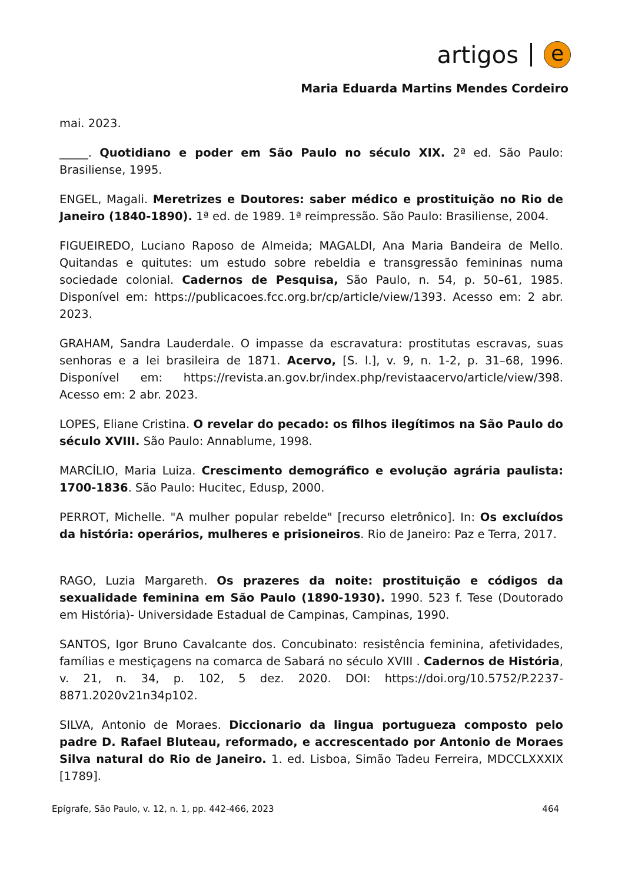artigos e
Maria Eduarda Martins Mendes Cordeiro
mai. 2023.
_____. Quotidiano e poder em São Paulo no século XIX. 2ª ed. São Paulo: Brasiliense, 1995.
ENGEL, Magali. Meretrizes e Doutores: saber médico e prostituição no Rio de Janeiro (1840-1890). 1ª ed. de 1989. 1ª reimpressão. São Paulo: Brasiliense, 2004.
FIGUEIREDO, Luciano Raposo de Almeida; MAGALDI, Ana Maria Bandeira de Mello. Quitandas e quitutes: um estudo sobre rebeldia e transgressão femininas numa sociedade colonial. Cadernos de Pesquisa, São Paulo, n. 54, p. 50–61, 1985. Disponível em: https://publicacoes.fcc.org.br/cp/article/view/1393. Acesso em: 2 abr. 2023.
GRAHAM, Sandra Lauderdale. O impasse da escravatura: prostitutas escravas, suas senhoras e a lei brasileira de 1871. Acervo, [S. l.], v. 9, n. 1-2, p. 31–68, 1996. Disponível em: https://revista.an.gov.br/index.php/revistaacervo/article/view/398. Acesso em: 2 abr. 2023.
LOPES, Eliane Cristina. O revelar do pecado: os filhos ilegítimos na São Paulo do século XVIII. São Paulo: Annablume, 1998.
MARCÍLIO, Maria Luiza. Crescimento demográfico e evolução agrária paulista: 1700-1836. São Paulo: Hucitec, Edusp, 2000.
PERROT, Michelle. "A mulher popular rebelde" [recurso eletrônico]. In: Os excluídos da história: operários, mulheres e prisioneiros. Rio de Janeiro: Paz e Terra, 2017.
RAGO, Luzia Margareth. Os prazeres da noite: prostituição e códigos da sexualidade feminina em São Paulo (1890-1930). 1990. 523 f. Tese (Doutorado em História)- Universidade Estadual de Campinas, Campinas, 1990.
SANTOS, Igor Bruno Cavalcante dos. Concubinato: resistência feminina, afetividades, famílias e mestiçagens na comarca de Sabará no século XVIII . Cadernos de História, v. 21, n. 34, p. 102, 5 dez. 2020. DOI: https://doi.org/10.5752/P.2237-8871.2020v21n34p102.
SILVA, Antonio de Moraes. Diccionario da lingua portugueza composto pelo padre D. Rafael Bluteau, reformado, e accrescentado por Antonio de Moraes Silva natural do Rio de Janeiro. 1. ed. Lisboa, Simão Tadeu Ferreira, MDCCLXXXIX [1789].
Epígrafe, São Paulo, v. 12, n. 1, pp. 442-466, 2023 464